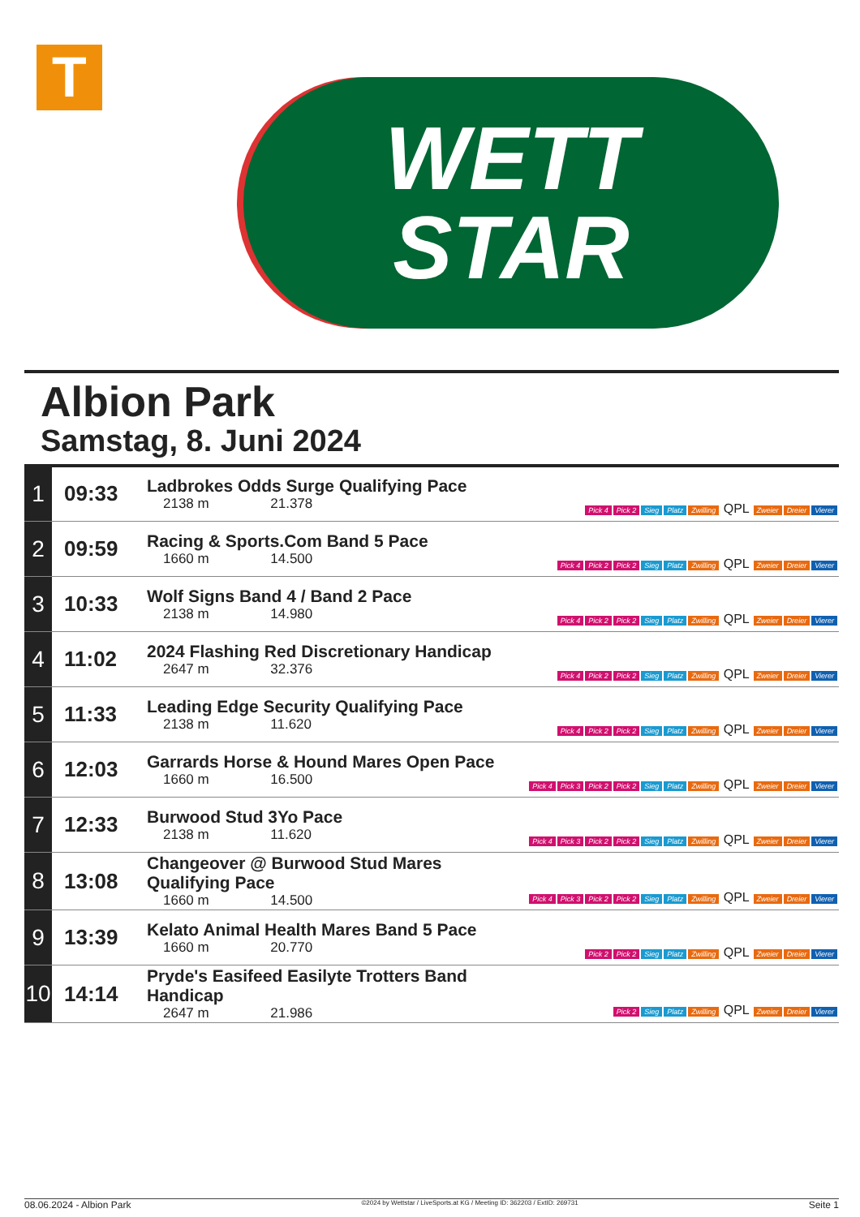T
WETT
STAR
Albion Park
Samstag, 8. Juni 2024
| 1 | 09:33 | Ladbrokes Odds Surge Qualifying Pace 2138 m 21.378 | Pick 4 Pick 2 Sieg Platz Zwilling QPL Zweier Dreier Vierer |
| 2 | 09:59 | Racing & Sports.Com Band 5 Pace 1660 m 14.500 | Pick 4 Pick 2 Pick 2 Sieg Platz Zwilling QPL Zweier Dreier Vierer |
| 3 | 10:33 | Wolf Signs Band 4 / Band 2 Pace 2138 m 14.980 | Pick 4 Pick 2 Pick 2 Sieg Platz Zwilling QPL Zweier Dreier Vierer |
| 4 | 11:02 | 2024 Flashing Red Discretionary Handicap 2647 m 32.376 | Pick 4 Pick 2 Pick 2 Sieg Platz Zwilling QPL Zweier Dreier Vierer |
| 5 | 11:33 | Leading Edge Security Qualifying Pace 2138 m 11.620 | Pick 4 Pick 2 Pick 2 Sieg Platz Zwilling QPL Zweier Dreier Vierer |
| 6 | 12:03 | Garrards Horse & Hound Mares Open Pace 1660 m 16.500 | Pick 4 Pick 3 Pick 2 Pick 2 Sieg Platz Zwilling QPL Zweier Dreier Vierer |
| 7 | 12:33 | Burwood Stud 3Yo Pace 2138 m 11.620 | Pick 4 Pick 3 Pick 2 Pick 2 Sieg Platz Zwilling QPL Zweier Dreier Vierer |
| 8 | 13:08 | Changeover @ Burwood Stud Mares Qualifying Pace 1660 m 14.500 | Pick 4 Pick 3 Pick 2 Pick 2 Sieg Platz Zwilling QPL Zweier Dreier Vierer |
| 9 | 13:39 | Kelato Animal Health Mares Band 5 Pace 1660 m 20.770 | Pick 2 Pick 2 Sieg Platz Zwilling QPL Zweier Dreier Vierer |
| 10 | 14:14 | Pryde's Easifeed Easilyte Trotters Band Handicap 2647 m 21.986 | Pick 2 Sieg Platz Zwilling QPL Zweier Dreier Vierer |
08.06.2024 - Albion Park ©2024 by Wettstar / LiveSports.at KG / Meeting ID: 362203 / ExtID: 269731 Seite 1